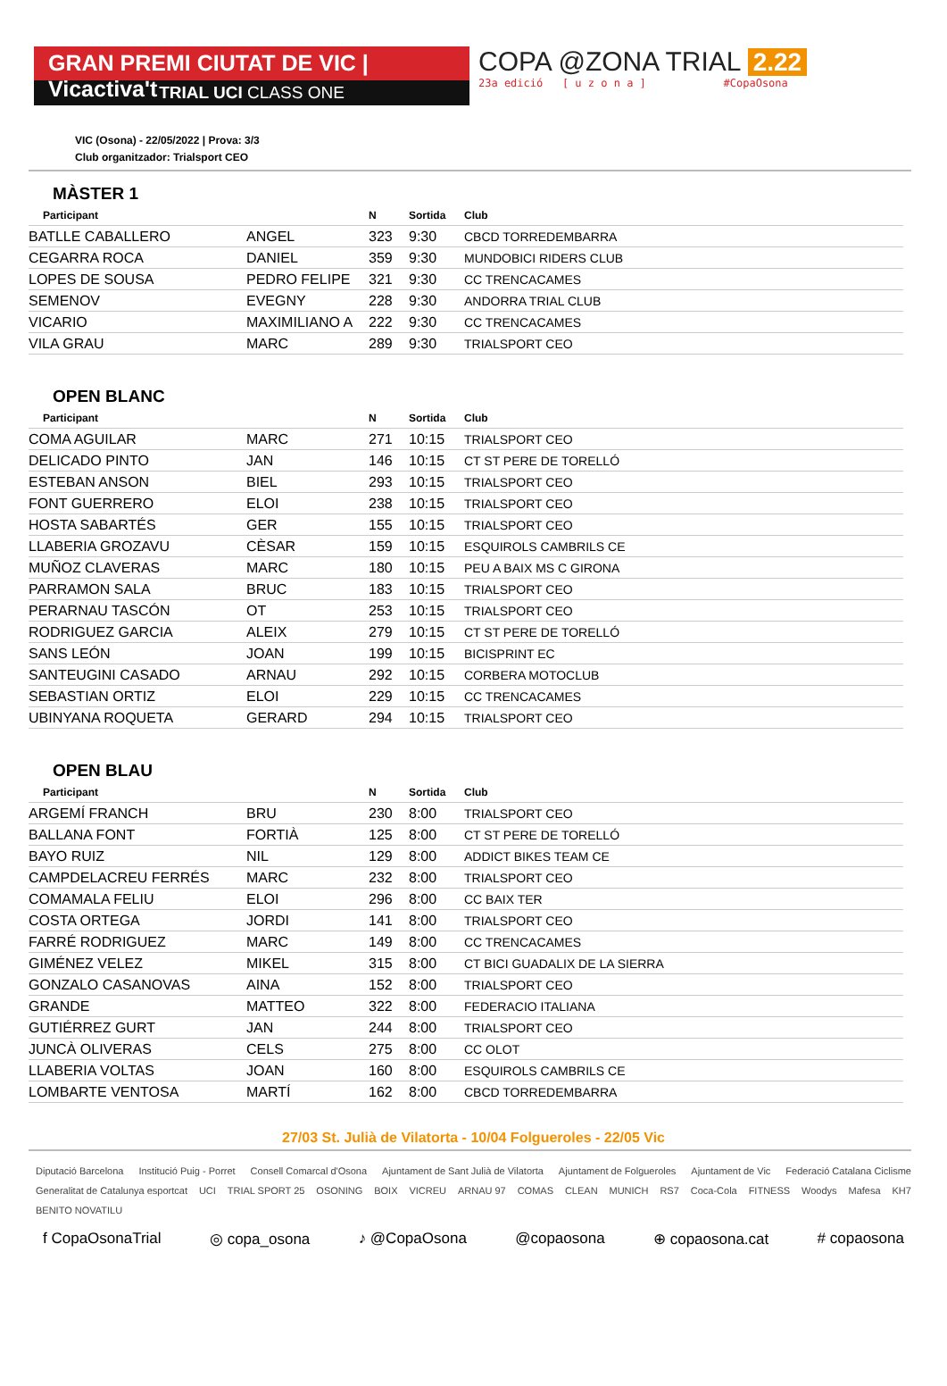GRAN PREMI CIUTAT DE VIC | Vicactiva't
TRIAL UCI CLASS ONE
COPA @ZONA TRIAL 2.22
23a edició [ u z o n a ] #CopaOsona
VIC (Osona) - 22/05/2022 | Prova: 3/3
Club organitzador: Trialsport CEO
MÀSTER 1
| Participant | | N | Sortida | Club |
| --- | --- | --- | --- | --- |
| BATLLE CABALLERO | ANGEL | 323 | 9:30 | CBCD TORREDEMBARRA |
| CEGARRA ROCA | DANIEL | 359 | 9:30 | MUNDOBICI RIDERS CLUB |
| LOPES DE SOUSA | PEDRO FELIPE | 321 | 9:30 | CC TRENCACAMES |
| SEMENOV | EVEGNY | 228 | 9:30 | ANDORRA TRIAL CLUB |
| VICARIO | MAXIMILIANO A | 222 | 9:30 | CC TRENCACAMES |
| VILA GRAU | MARC | 289 | 9:30 | TRIALSPORT CEO |
OPEN BLANC
| Participant | | N | Sortida | Club |
| --- | --- | --- | --- | --- |
| COMA AGUILAR | MARC | 271 | 10:15 | TRIALSPORT CEO |
| DELICADO PINTO | JAN | 146 | 10:15 | CT ST PERE DE TORELLÓ |
| ESTEBAN ANSON | BIEL | 293 | 10:15 | TRIALSPORT CEO |
| FONT GUERRERO | ELOI | 238 | 10:15 | TRIALSPORT CEO |
| HOSTA SABARTÉS | GER | 155 | 10:15 | TRIALSPORT CEO |
| LLABERIA GROZAVU | CÈSAR | 159 | 10:15 | ESQUIROLS CAMBRILS CE |
| MUÑOZ CLAVERAS | MARC | 180 | 10:15 | PEU A BAIX MS C GIRONA |
| PARRAMON SALA | BRUC | 183 | 10:15 | TRIALSPORT CEO |
| PERARNAU TASCÓN | OT | 253 | 10:15 | TRIALSPORT CEO |
| RODRIGUEZ GARCIA | ALEIX | 279 | 10:15 | CT ST PERE DE TORELLÓ |
| SANS LEÓN | JOAN | 199 | 10:15 | BICISPRINT EC |
| SANTEUGINI CASADO | ARNAU | 292 | 10:15 | CORBERA MOTOCLUB |
| SEBASTIAN ORTIZ | ELOI | 229 | 10:15 | CC TRENCACAMES |
| UBINYANA ROQUETA | GERARD | 294 | 10:15 | TRIALSPORT CEO |
OPEN BLAU
| Participant | | N | Sortida | Club |
| --- | --- | --- | --- | --- |
| ARGEMÍ FRANCH | BRU | 230 | 8:00 | TRIALSPORT CEO |
| BALLANA FONT | FORTIÀ | 125 | 8:00 | CT ST PERE DE TORELLÓ |
| BAYO RUIZ | NIL | 129 | 8:00 | ADDICT BIKES TEAM CE |
| CAMPDELACREU FERRÉS | MARC | 232 | 8:00 | TRIALSPORT CEO |
| COMAMALA FELIU | ELOI | 296 | 8:00 | CC BAIX TER |
| COSTA ORTEGA | JORDI | 141 | 8:00 | TRIALSPORT CEO |
| FARRÉ RODRIGUEZ | MARC | 149 | 8:00 | CC TRENCACAMES |
| GIMÉNEZ VELEZ | MIKEL | 315 | 8:00 | CT BICI GUADALIX DE LA SIERRA |
| GONZALO CASANOVAS | AINA | 152 | 8:00 | TRIALSPORT CEO |
| GRANDE | MATTEO | 322 | 8:00 | FEDERACIO ITALIANA |
| GUTIÉRREZ GURT | JAN | 244 | 8:00 | TRIALSPORT CEO |
| JUNCÀ OLIVERAS | CELS | 275 | 8:00 | CC OLOT |
| LLABERIA VOLTAS | JOAN | 160 | 8:00 | ESQUIROLS CAMBRILS CE |
| LOMBARTE VENTOSA | MARTÍ | 162 | 8:00 | CBCD TORREDEMBARRA |
27/03 St. Julià de Vilatorta - 10/04 Folgueroles - 22/05 Vic
Diputació Barcelona Institució Puig - Porret Consell Comarcal d'Osona Ajuntament de Sant Julià de Vilatorta Ajuntament de Folgueroles Ajuntament de Vic Federació Catalana Ciclisme Generalitat de Catalunya esportcat UCI TRIAL SPORT 25 OSONING BOIX VICREU ARNAU 97 COMAS CLEAN MUNICH RS7 Coca-Cola FITNESS Woodys Mafesa KH7 BENITO NOVATILU
f CopaOsonaTrial ◎ copa_osona ♪ @CopaOsona @copaosona ⊕ copaosona.cat # copaosona